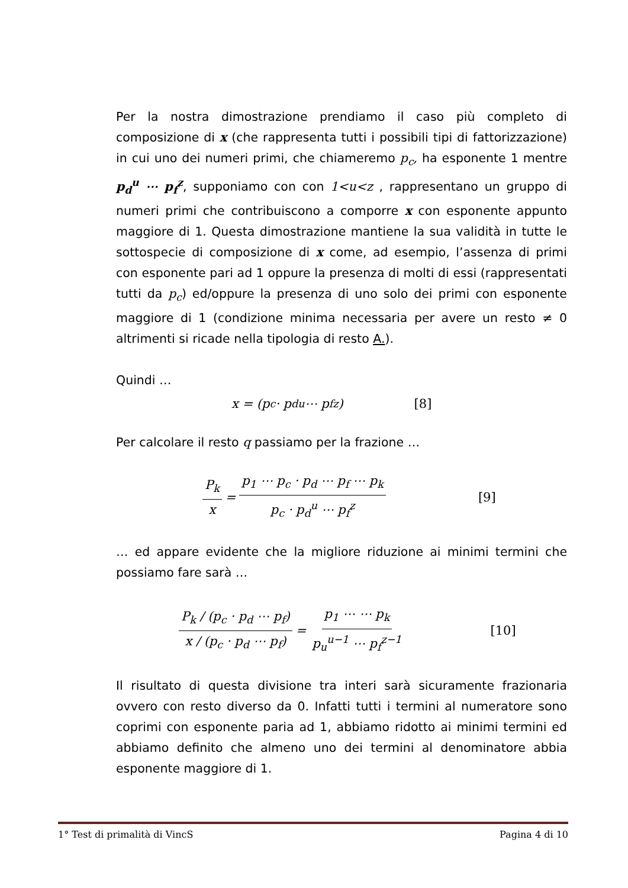Per la nostra dimostrazione prendiamo il caso più completo di composizione di x (che rappresenta tutti i possibili tipi di fattorizzazione) in cui uno dei numeri primi, che chiameremo p<sub>c</sub>, ha esponente 1 mentre p<sub>d</sub><sup>u</sup> ⋯ p<sub>f</sub><sup>z</sup>, supponiamo con con 1<u<z , rappresentano un gruppo di numeri primi che contribuiscono a comporre x con esponente appunto maggiore di 1. Questa dimostrazione mantiene la sua validità in tutte le sottospecie di composizione di x come, ad esempio, l’assenza di primi con esponente pari ad 1 oppure la presenza di molti di essi (rappresentati tutti da p<sub>c</sub>) ed/oppure la presenza di uno solo dei primi con esponente maggiore di 1 (condizione minima necessaria per avere un resto ≠ 0 altrimenti si ricade nella tipologia di resto A.).
Quindi …
x = (p<sub>c</sub> · p<sub>d</sub><sup>u</sup> ⋯ p<sub>f</sub><sup>z</sup>) [8]
Per calcolare il resto q passiamo per la frazione …
P<sub>k</sub> x = p<sub>1</sub> ⋯ p<sub>c</sub> · p<sub>d</sub> ⋯ p<sub>f</sub> ⋯ p<sub>k</sub> p<sub>c</sub> · p<sub>d</sub><sup>u</sup> ⋯ p<sub>f</sub><sup>z</sup> [9]
… ed appare evidente che la migliore riduzione ai minimi termini che possiamo fare sarà …
P<sub>k</sub> / (p<sub>c</sub> · p<sub>d</sub> ⋯ p<sub>f</sub>) x / (p<sub>c</sub> · p<sub>d</sub> ⋯ p<sub>f</sub>) = p<sub>1</sub> ⋯ ⋯ p<sub>k</sub> p<sub>u</sub><sup>u−1</sup> ⋯ p<sub>f</sub><sup>z−1</sup> [10]
Il risultato di questa divisione tra interi sarà sicuramente frazionaria ovvero con resto diverso da 0. Infatti tutti i termini al numeratore sono coprimi con esponente paria ad 1, abbiamo ridotto ai minimi termini ed abbiamo definito che almeno uno dei termini al denominatore abbia esponente maggiore di 1.
1° Test di primalità di VincS Pagina 4 di 10